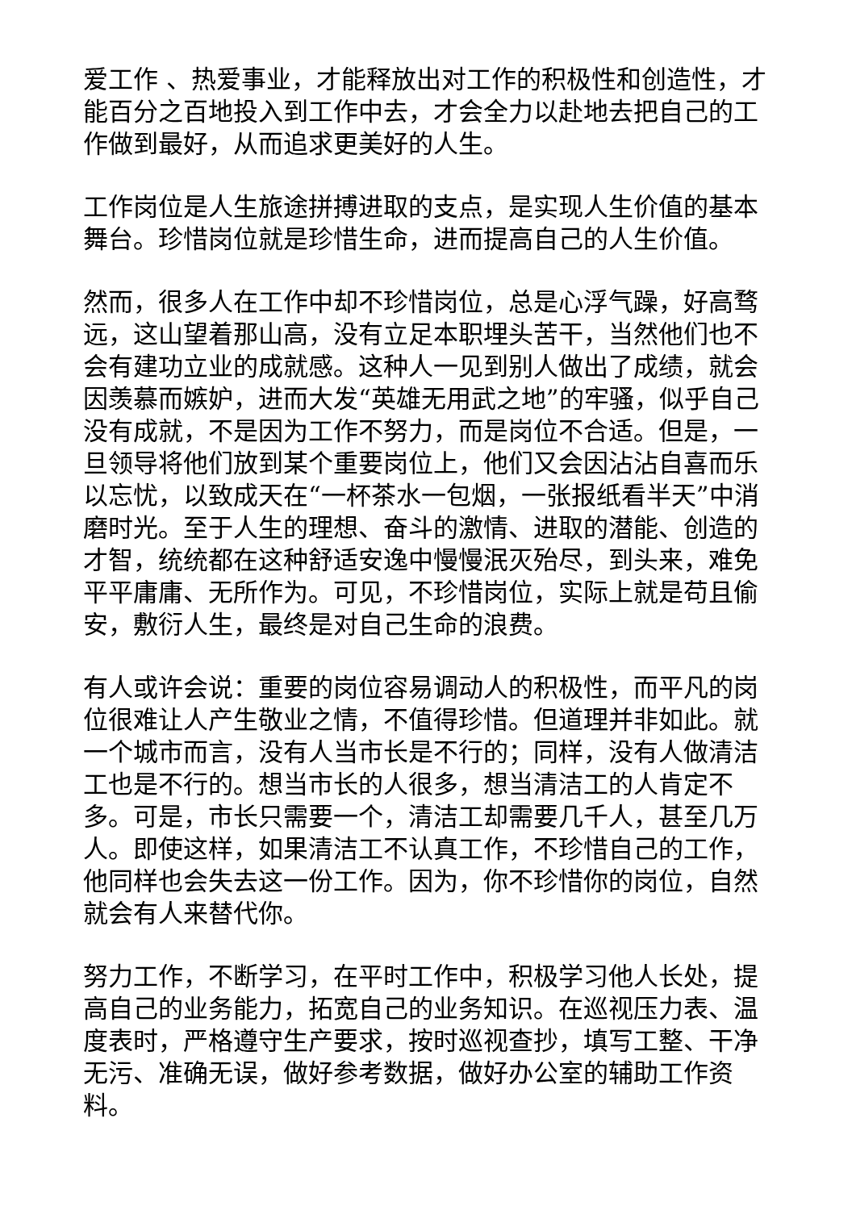爱工作 、热爱事业，才能释放出对工作的积极性和创造性，才能百分之百地投入到工作中去，才会全力以赴地去把自己的工作做到最好，从而追求更美好的人生。
工作岗位是人生旅途拼搏进取的支点，是实现人生价值的基本舞台。珍惜岗位就是珍惜生命，进而提高自己的人生价值。
然而，很多人在工作中却不珍惜岗位，总是心浮气躁，好高骛远，这山望着那山高，没有立足本职埋头苦干，当然他们也不会有建功立业的成就感。这种人一见到别人做出了成绩，就会因羡慕而嫉妒，进而大发“英雄无用武之地”的牢骚，似乎自己没有成就，不是因为工作不努力，而是岗位不合适。但是，一旦领导将他们放到某个重要岗位上，他们又会因沾沾自喜而乐以忘忧，以致成天在“一杯茶水一包烟，一张报纸看半天”中消磨时光。至于人生的理想、奋斗的激情、进取的潜能、创造的才智，统统都在这种舒适安逸中慢慢泯灭殆尽，到头来，难免平平庸庸、无所作为。可见，不珍惜岗位，实际上就是苟且偷安，敷衍人生，最终是对自己生命的浪费。
有人或许会说：重要的岗位容易调动人的积极性，而平凡的岗位很难让人产生敬业之情，不值得珍惜。但道理并非如此。就一个城市而言，没有人当市长是不行的；同样，没有人做清洁工也是不行的。想当市长的人很多，想当清洁工的人肯定不多。可是，市长只需要一个，清洁工却需要几千人，甚至几万人。即使这样，如果清洁工不认真工作，不珍惜自己的工作，他同样也会失去这一份工作。因为，你不珍惜你的岗位，自然就会有人来替代你。
努力工作，不断学习，在平时工作中，积极学习他人长处，提高自己的业务能力，拓宽自己的业务知识。在巡视压力表、温度表时，严格遵守生产要求，按时巡视查抄，填写工整、干净无污、准确无误，做好参考数据，做好办公室的辅助工作资料。